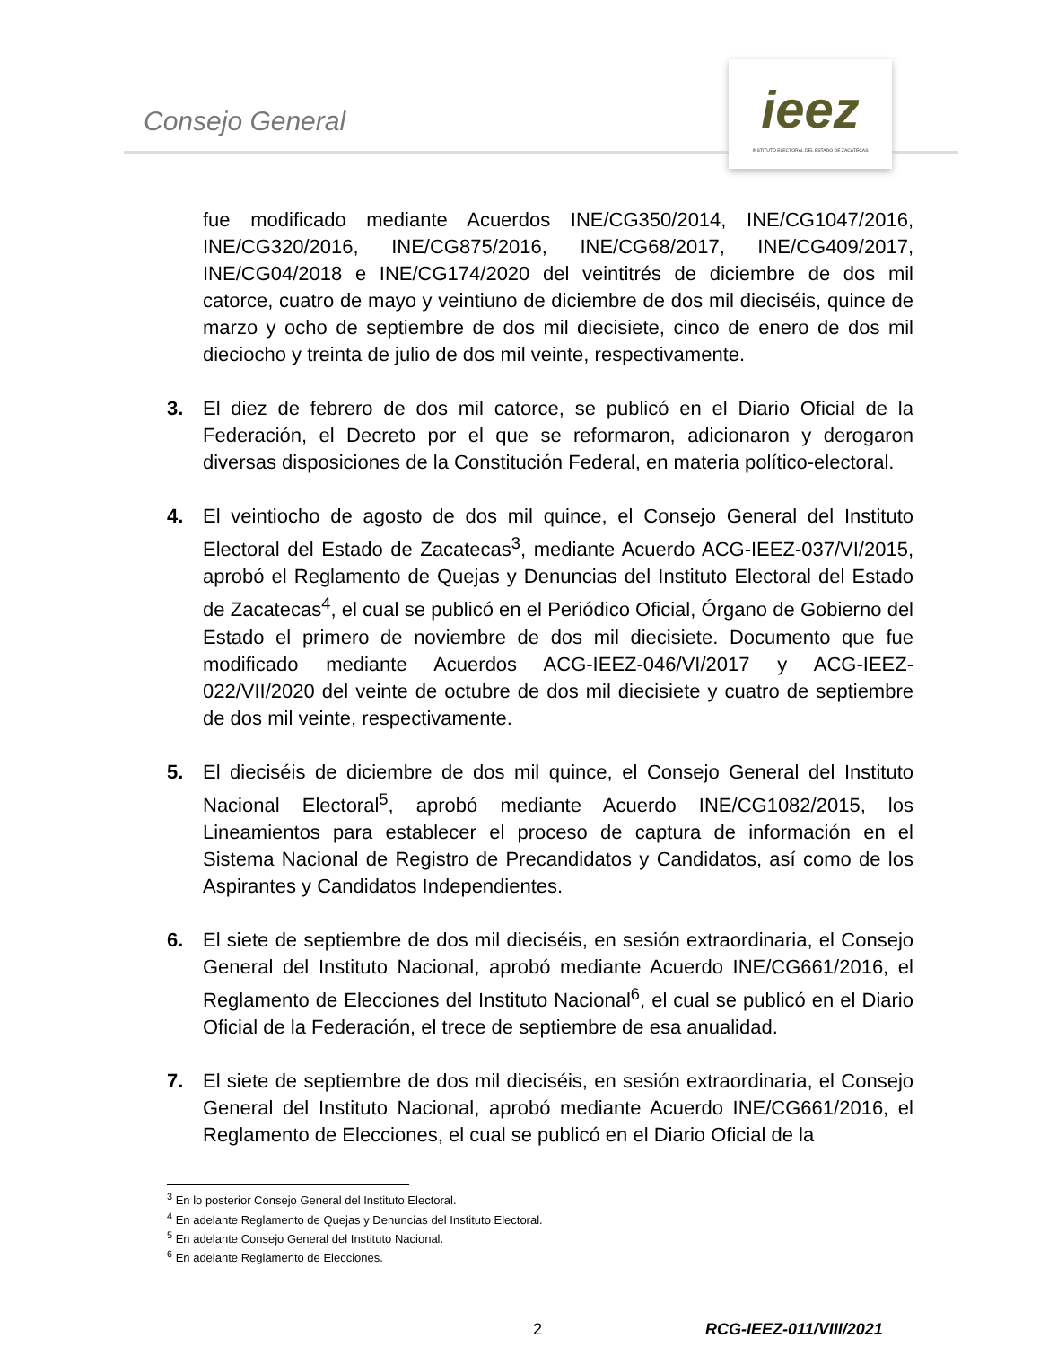Consejo General
ieez
INSTITUTO ELECTORAL DEL ESTADO DE ZACATECAS
fue modificado mediante Acuerdos INE/CG350/2014, INE/CG1047/2016, INE/CG320/2016, INE/CG875/2016, INE/CG68/2017, INE/CG409/2017, INE/CG04/2018 e INE/CG174/2020 del veintitrés de diciembre de dos mil catorce, cuatro de mayo y veintiuno de diciembre de dos mil dieciséis, quince de marzo y ocho de septiembre de dos mil diecisiete, cinco de enero de dos mil dieciocho y treinta de julio de dos mil veinte, respectivamente.
3. El diez de febrero de dos mil catorce, se publicó en el Diario Oficial de la Federación, el Decreto por el que se reformaron, adicionaron y derogaron diversas disposiciones de la Constitución Federal, en materia político-electoral.
4. El veintiocho de agosto de dos mil quince, el Consejo General del Instituto Electoral del Estado de Zacatecas<sup>3</sup>, mediante Acuerdo ACG-IEEZ-037/VI/2015, aprobó el Reglamento de Quejas y Denuncias del Instituto Electoral del Estado de Zacatecas<sup>4</sup>, el cual se publicó en el Periódico Oficial, Órgano de Gobierno del Estado el primero de noviembre de dos mil diecisiete. Documento que fue modificado mediante Acuerdos ACG-IEEZ-046/VI/2017 y ACG-IEEZ-022/VII/2020 del veinte de octubre de dos mil diecisiete y cuatro de septiembre de dos mil veinte, respectivamente.
5. El dieciséis de diciembre de dos mil quince, el Consejo General del Instituto Nacional Electoral<sup>5</sup>, aprobó mediante Acuerdo INE/CG1082/2015, los Lineamientos para establecer el proceso de captura de información en el Sistema Nacional de Registro de Precandidatos y Candidatos, así como de los Aspirantes y Candidatos Independientes.
6. El siete de septiembre de dos mil dieciséis, en sesión extraordinaria, el Consejo General del Instituto Nacional, aprobó mediante Acuerdo INE/CG661/2016, el Reglamento de Elecciones del Instituto Nacional<sup>6</sup>, el cual se publicó en el Diario Oficial de la Federación, el trece de septiembre de esa anualidad.
7. El siete de septiembre de dos mil dieciséis, en sesión extraordinaria, el Consejo General del Instituto Nacional, aprobó mediante Acuerdo INE/CG661/2016, el Reglamento de Elecciones, el cual se publicó en el Diario Oficial de la
<sup>3</sup> En lo posterior Consejo General del Instituto Electoral.
<sup>4</sup> En adelante Reglamento de Quejas y Denuncias del Instituto Electoral.
<sup>5</sup> En adelante Consejo General del Instituto Nacional.
<sup>6</sup> En adelante Reglamento de Elecciones.
2 RCG-IEEZ-011/VIII/2021